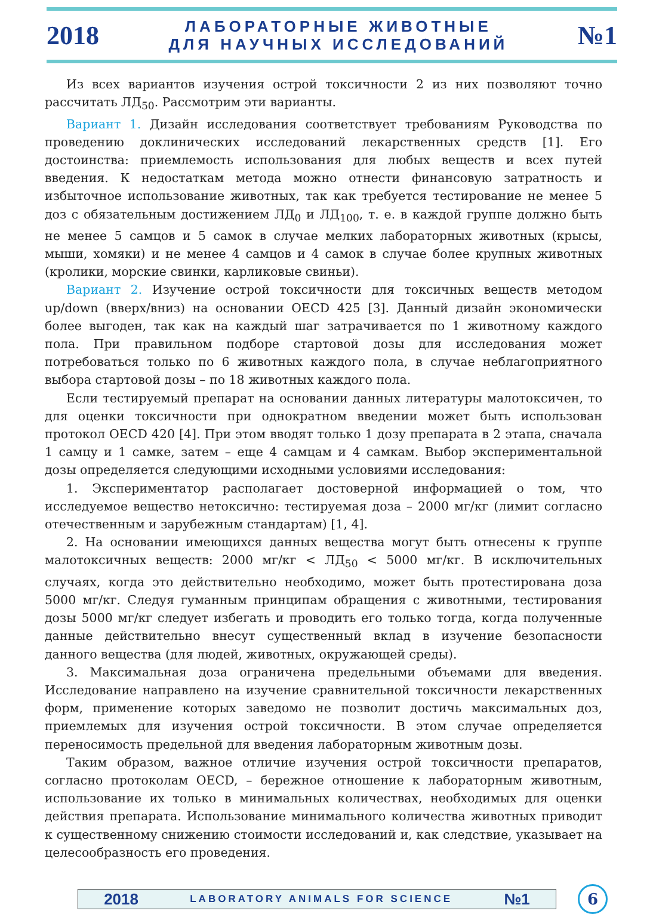2018
ЛАБОРАТОРНЫЕ ЖИВОТНЫЕ
ДЛЯ НАУЧНЫХ ИССЛЕДОВАНИЙ
№1
Из всех вариантов изучения острой токсичности 2 из них позволяют точно рассчитать ЛД<sub>50</sub>. Рассмотрим эти варианты.
Вариант 1. Дизайн исследования соответствует требованиям Руководства по проведению доклинических исследований лекарственных средств [1]. Его достоинства: приемлемость использования для любых веществ и всех путей введения. К недостаткам метода можно отнести финансовую затратность и избыточное использование животных, так как требуется тестирование не менее 5 доз с обязательным достижением ЛД<sub>0</sub> и ЛД<sub>100</sub>, т. е. в каждой группе должно быть не менее 5 самцов и 5 самок в случае мелких лабораторных животных (крысы, мыши, хомяки) и не менее 4 самцов и 4 самок в случае более крупных животных (кролики, морские свинки, карликовые свиньи).
Вариант 2. Изучение острой токсичности для токсичных веществ методом up/down (вверх/вниз) на основании OECD 425 [3]. Данный дизайн экономически более выгоден, так как на каждый шаг затрачивается по 1 животному каждого пола. При правильном подборе стартовой дозы для исследования может потребоваться только по 6 животных каждого пола, в случае неблагоприятного выбора стартовой дозы – по 18 животных каждого пола.
Если тестируемый препарат на основании данных литературы малотоксичен, то для оценки токсичности при однократном введении может быть использован протокол OECD 420 [4]. При этом вводят только 1 дозу препарата в 2 этапа, сначала 1 самцу и 1 самке, затем – еще 4 самцам и 4 самкам. Выбор экспериментальной дозы определяется следующими исходными условиями исследования:
1. Экспериментатор располагает достоверной информацией о том, что исследуемое вещество нетоксично: тестируемая доза – 2000 мг/кг (лимит согласно отечественным и зарубежным стандартам) [1, 4].
2. На основании имеющихся данных вещества могут быть отнесены к группе малотоксичных веществ: 2000 мг/кг < ЛД<sub>50</sub> < 5000 мг/кг. В исключительных случаях, когда это действительно необходимо, может быть протестирована доза 5000 мг/кг. Следуя гуманным принципам обращения с животными, тестирования дозы 5000 мг/кг следует избегать и проводить его только тогда, когда полученные данные действительно внесут существенный вклад в изучение безопасности данного вещества (для людей, животных, окружающей среды).
3. Максимальная доза ограничена предельными объемами для введения. Исследование направлено на изучение сравнительной токсичности лекарственных форм, применение которых заведомо не позволит достичь максимальных доз, приемлемых для изучения острой токсичности. В этом случае определяется переносимость предельной для введения лабораторным животным дозы.
Таким образом, важное отличие изучения острой токсичности препаратов, согласно протоколам OECD, – бережное отношение к лабораторным животным, использование их только в минимальных количествах, необходимых для оценки действия препарата. Использование минимального количества животных приводит к существенному снижению стоимости исследований и, как следствие, указывает на целесообразность его проведения.
2018 LABORATORY ANIMALS FOR SCIENCE №1
6